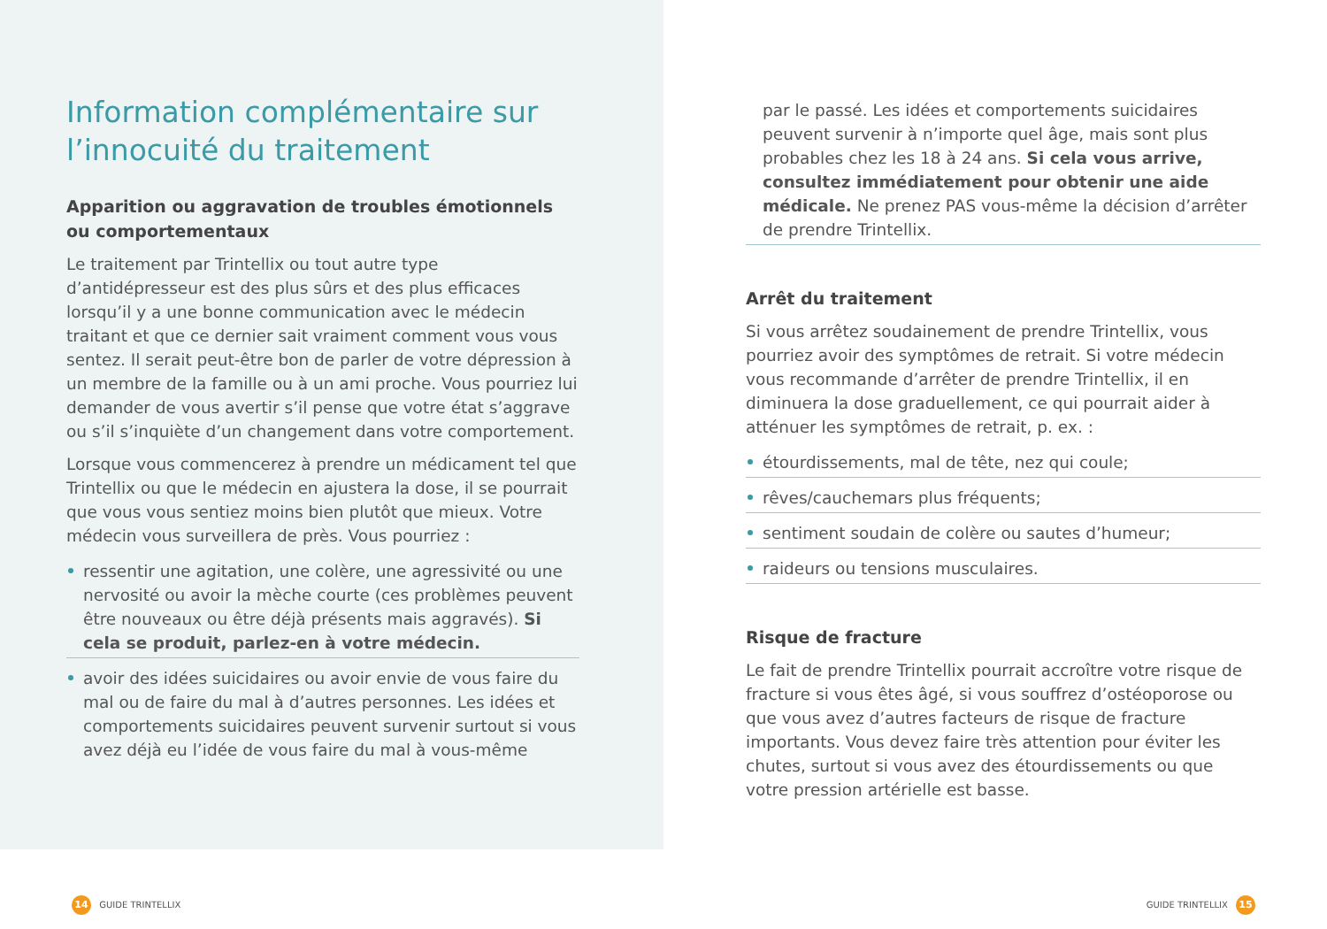Information complémentaire sur l’innocuité du traitement
Apparition ou aggravation de troubles émotionnels ou comportementaux
Le traitement par Trintellix ou tout autre type d’antidépresseur est des plus sûrs et des plus efficaces lorsqu’il y a une bonne communication avec le médecin traitant et que ce dernier sait vraiment comment vous vous sentez. Il serait peut-être bon de parler de votre dépression à un membre de la famille ou à un ami proche. Vous pourriez lui demander de vous avertir s’il pense que votre état s’aggrave ou s’il s’inquiète d’un changement dans votre comportement.
Lorsque vous commencerez à prendre un médicament tel que Trintellix ou que le médecin en ajustera la dose, il se pourrait que vous vous sentiez moins bien plutôt que mieux. Votre médecin vous surveillera de près. Vous pourriez :
ressentir une agitation, une colère, une agressivité ou une nervosité ou avoir la mèche courte (ces problèmes peuvent être nouveaux ou être déjà présents mais aggravés). Si cela se produit, parlez-en à votre médecin.
avoir des idées suicidaires ou avoir envie de vous faire du mal ou de faire du mal à d’autres personnes. Les idées et comportements suicidaires peuvent survenir surtout si vous avez déjà eu l’idée de vous faire du mal à vous-même
par le passé. Les idées et comportements suicidaires peuvent survenir à n’importe quel âge, mais sont plus probables chez les 18 à 24 ans. Si cela vous arrive, consultez immédiatement pour obtenir une aide médicale. Ne prenez PAS vous-même la décision d’arrêter de prendre Trintellix.
Arrêt du traitement
Si vous arrêtez soudainement de prendre Trintellix, vous pourriez avoir des symptômes de retrait. Si votre médecin vous recommande d’arrêter de prendre Trintellix, il en diminuera la dose graduellement, ce qui pourrait aider à atténuer les symptômes de retrait, p. ex. :
étourdissements, mal de tête, nez qui coule;
rêves/cauchemars plus fréquents;
sentiment soudain de colère ou sautes d’humeur;
raideurs ou tensions musculaires.
Risque de fracture
Le fait de prendre Trintellix pourrait accroître votre risque de fracture si vous êtes âgé, si vous souffrez d’ostéoporose ou que vous avez d’autres facteurs de risque de fracture importants. Vous devez faire très attention pour éviter les chutes, surtout si vous avez des étourdissements ou que votre pression artérielle est basse.
14 GUIDE TRINTELLIX GUIDE TRINTELLIX 15